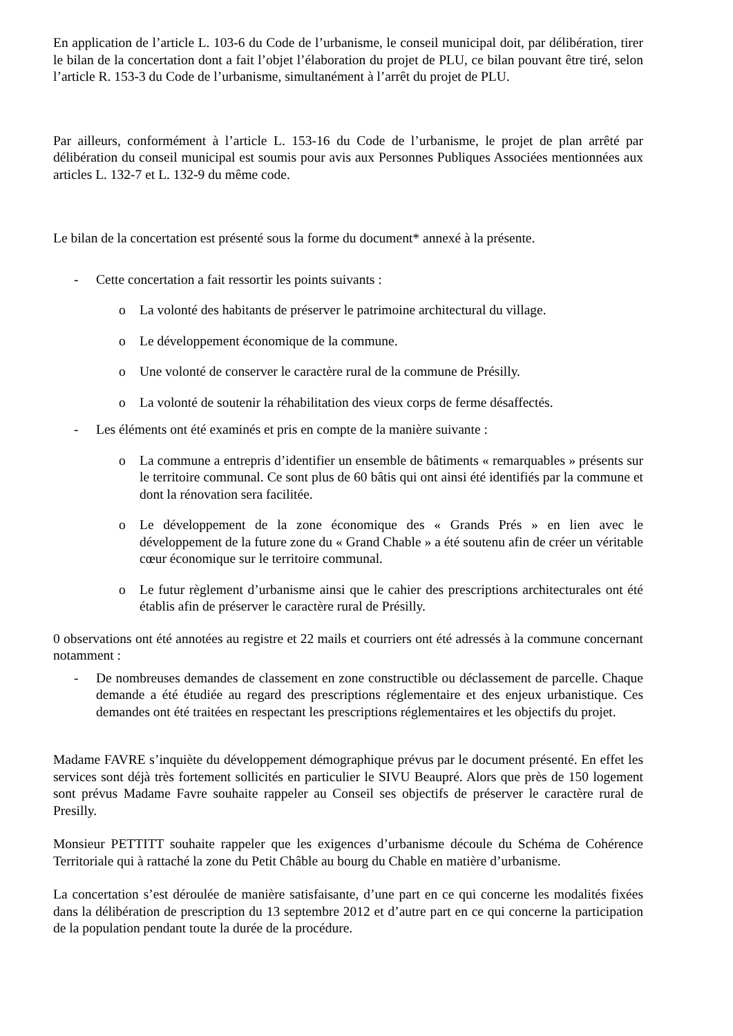En application de l’article L. 103-6 du Code de l’urbanisme, le conseil municipal doit, par délibération, tirer le bilan de la concertation dont a fait l’objet l’élaboration du projet de PLU, ce bilan pouvant être tiré, selon l’article R. 153-3 du Code de l’urbanisme, simultanément à l’arrêt du projet de PLU.
Par ailleurs, conformément à l’article L. 153-16 du Code de l’urbanisme, le projet de plan arrêté par délibération du conseil municipal est soumis pour avis aux Personnes Publiques Associées mentionnées aux articles L. 132-7 et L. 132-9 du même code.
Le bilan de la concertation est présenté sous la forme du document* annexé à la présente.
- Cette concertation a fait ressortir les points suivants :
o La volonté des habitants de préserver le patrimoine architectural du village.
o Le développement économique de la commune.
o Une volonté de conserver le caractère rural de la commune de Présilly.
o La volonté de soutenir la réhabilitation des vieux corps de ferme désaffectés.
- Les éléments ont été examinés et pris en compte de la manière suivante :
o La commune a entrepris d’identifier un ensemble de bâtiments « remarquables » présents sur le territoire communal. Ce sont plus de 60 bâtis qui ont ainsi été identifiés par la commune et dont la rénovation sera facilitée.
o Le développement de la zone économique des « Grands Prés » en lien avec le développement de la future zone du « Grand Chable » a été soutenu afin de créer un véritable cœur économique sur le territoire communal.
o Le futur règlement d’urbanisme ainsi que le cahier des prescriptions architecturales ont été établis afin de préserver le caractère rural de Présilly.
0 observations ont été annotées au registre et 22 mails et courriers ont été adressés à la commune concernant notamment :
- De nombreuses demandes de classement en zone constructible ou déclassement de parcelle. Chaque demande a été étudiée au regard des prescriptions réglementaire et des enjeux urbanistique. Ces demandes ont été traitées en respectant les prescriptions réglementaires et les objectifs du projet.
Madame FAVRE s’inquiète du développement démographique prévus par le document présenté. En effet les services sont déjà très fortement sollicités en particulier le SIVU Beaupré. Alors que près de 150 logement sont prévus Madame Favre souhaite rappeler au Conseil ses objectifs de préserver le caractère rural de Presilly.
Monsieur PETTITT souhaite rappeler que les exigences d’urbanisme découle du Schéma de Cohérence Territoriale qui à rattaché la zone du Petit Châble au bourg du Chable en matière d’urbanisme.
La concertation s’est déroulée de manière satisfaisante, d’une part en ce qui concerne les modalités fixées dans la délibération de prescription du 13 septembre 2012 et d’autre part en ce qui concerne la participation de la population pendant toute la durée de la procédure.